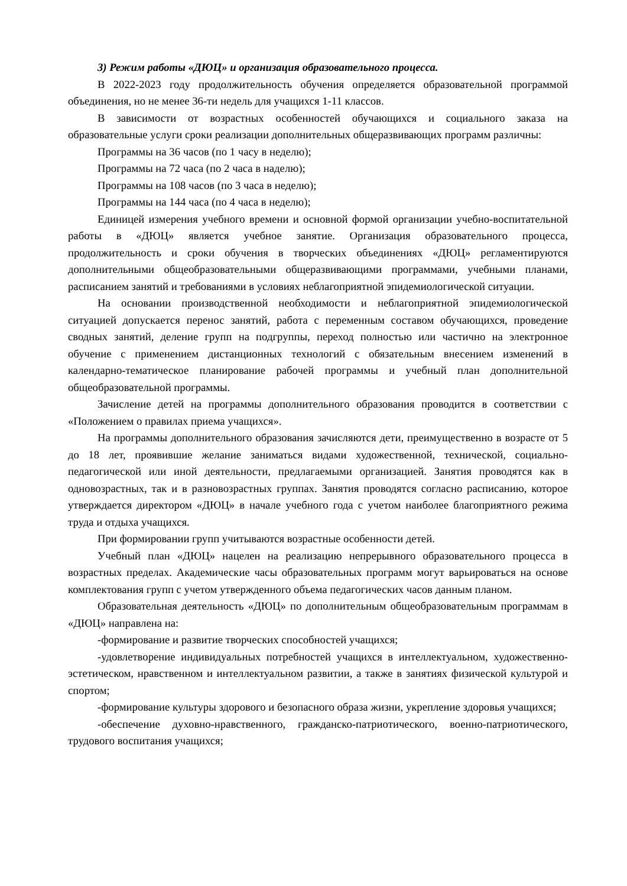3) Режим работы «ДЮЦ» и организация образовательного процесса.
В 2022-2023 году продолжительность обучения определяется образовательной программой объединения, но не менее 36-ти недель для учащихся 1-11 классов.
В зависимости от возрастных особенностей обучающихся и социального заказа на образовательные услуги сроки реализации дополнительных общеразвивающих программ различны:
Программы на 36 часов (по 1 часу в неделю);
Программы на 72 часа (по 2 часа в наделю);
Программы на 108 часов (по 3 часа в неделю);
Программы на 144 часа (по 4 часа в неделю);
Единицей измерения учебного времени и основной формой организации учебно-воспитательной работы в «ДЮЦ» является учебное занятие. Организация образовательного процесса, продолжительность и сроки обучения в творческих объединениях «ДЮЦ» регламентируются дополнительными общеобразовательными общеразвивающими программами, учебными планами, расписанием занятий и требованиями в условиях неблагоприятной эпидемиологической ситуации.
На основании производственной необходимости и неблагоприятной эпидемиологической ситуацией допускается перенос занятий, работа с переменным составом обучающихся, проведение сводных занятий, деление групп на подгруппы, переход полностью или частично на электронное обучение с применением дистанционных технологий с обязательным внесением изменений в календарно-тематическое планирование рабочей программы и учебный план дополнительной общеобразовательной программы.
Зачисление детей на программы дополнительного образования проводится в соответствии с «Положением о правилах приема учащихся».
На программы дополнительного образования зачисляются дети, преимущественно в возрасте от 5 до 18 лет, проявившие желание заниматься видами художественной, технической, социально-педагогической или иной деятельности, предлагаемыми организацией. Занятия проводятся как в одновозрастных, так и в разновозрастных группах. Занятия проводятся согласно расписанию, которое утверждается директором «ДЮЦ» в начале учебного года с учетом наиболее благоприятного режима труда и отдыха учащихся.
При формировании групп учитываются возрастные особенности детей.
Учебный план «ДЮЦ» нацелен на реализацию непрерывного образовательного процесса в возрастных пределах. Академические часы образовательных программ могут варьироваться на основе комплектования групп с учетом утвержденного объема педагогических часов данным планом.
Образовательная деятельность «ДЮЦ» по дополнительным общеобразовательным программам в «ДЮЦ» направлена на:
-формирование и развитие творческих способностей учащихся;
-удовлетворение индивидуальных потребностей учащихся в интеллектуальном, художественно-эстетическом, нравственном и интеллектуальном развитии, а также в занятиях физической культурой и спортом;
-формирование культуры здорового и безопасного образа жизни, укрепление здоровья учащихся;
-обеспечение духовно-нравственного, гражданско-патриотического, военно-патриотического, трудового воспитания учащихся;